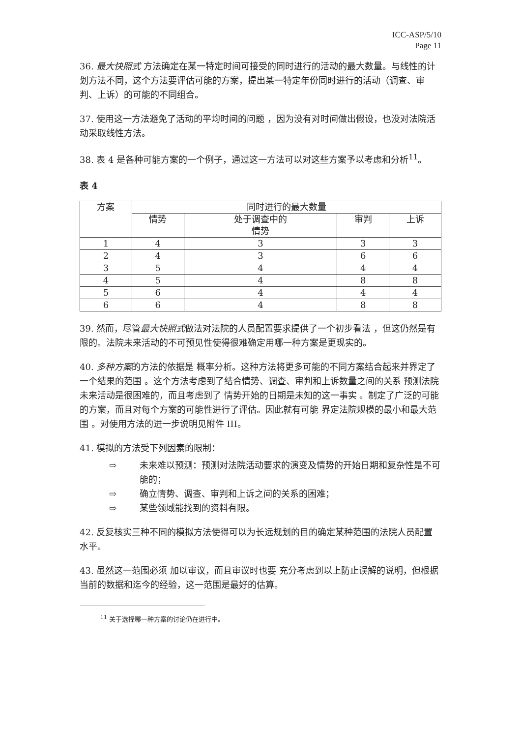ICC-ASP/5/10
Page 11
36. 最大快照式 方法确定在某一特定时间可接受的同时进行的活动的最大数量。与线性的计划方法不同，这个方法要评估可能的方案，提出某一特定年份同时进行的活动（调查、审判、上诉）的可能的不同组合。
37. 使用这一方法避免了活动的平均时间的问题 ，因为没有对时间做出假设，也没对法院活动采取线性方法。
38. 表 4 是各种可能方案的一个例子，通过这一方法可以对这些方案予以考虑和分析<sup>11</sup>。
表 4
| 方案 | 同时进行的最大数量 | | | |
| --- | --- | --- | --- | --- |
| | 情势 | 处于调查中的 情势 | 审判 | 上诉 |
| 1 | 4 | 3 | 3 | 3 |
| 2 | 4 | 3 | 6 | 6 |
| 3 | 5 | 4 | 4 | 4 |
| 4 | 5 | 4 | 8 | 8 |
| 5 | 6 | 4 | 4 | 4 |
| 6 | 6 | 4 | 8 | 8 |
39. 然而，尽管最大快照式做法对法院的人员配置要求提供了一个初步看法 ，但这仍然是有限的。法院未来活动的不可预见性使得很难确定用哪一种方案是更现实的。
40. 多种方案的方法的依据是 概率分析。这种方法将更多可能的不同方案结合起来并界定了一个结果的范围 。这个方法考虑到了结合情势、调查、审判和上诉数量之间的关系 预测法院未来活动是很困难的，而且考虑到了 情势开始的日期是未知的这一事实 。制定了广泛的可能的方案，而且对每个方案的可能性进行了评估。因此就有可能 界定法院规模的最小和最大范围 。对使用方法的进一步说明见附件 III。
41. 模拟的方法受下列因素的限制：
⇨ 未来难以预测：预测对法院活动要求的演变及情势的开始日期和复杂性是不可能的；
⇨ 确立情势、调查、审判和上诉之间的关系的困难；
⇨ 某些领域能找到的资料有限。
42. 反复核实三种不同的模拟方法使得可以为长远规划的目的确定某种范围的法院人员配置水平。
43. 虽然这一范围必须 加以审议，而且审议时也要 充分考虑到以上防止误解的说明，但根据当前的数据和迄今的经验，这一范围是最好的估算。
<sup>11</sup> 关于选择哪一种方案的讨论仍在进行中。